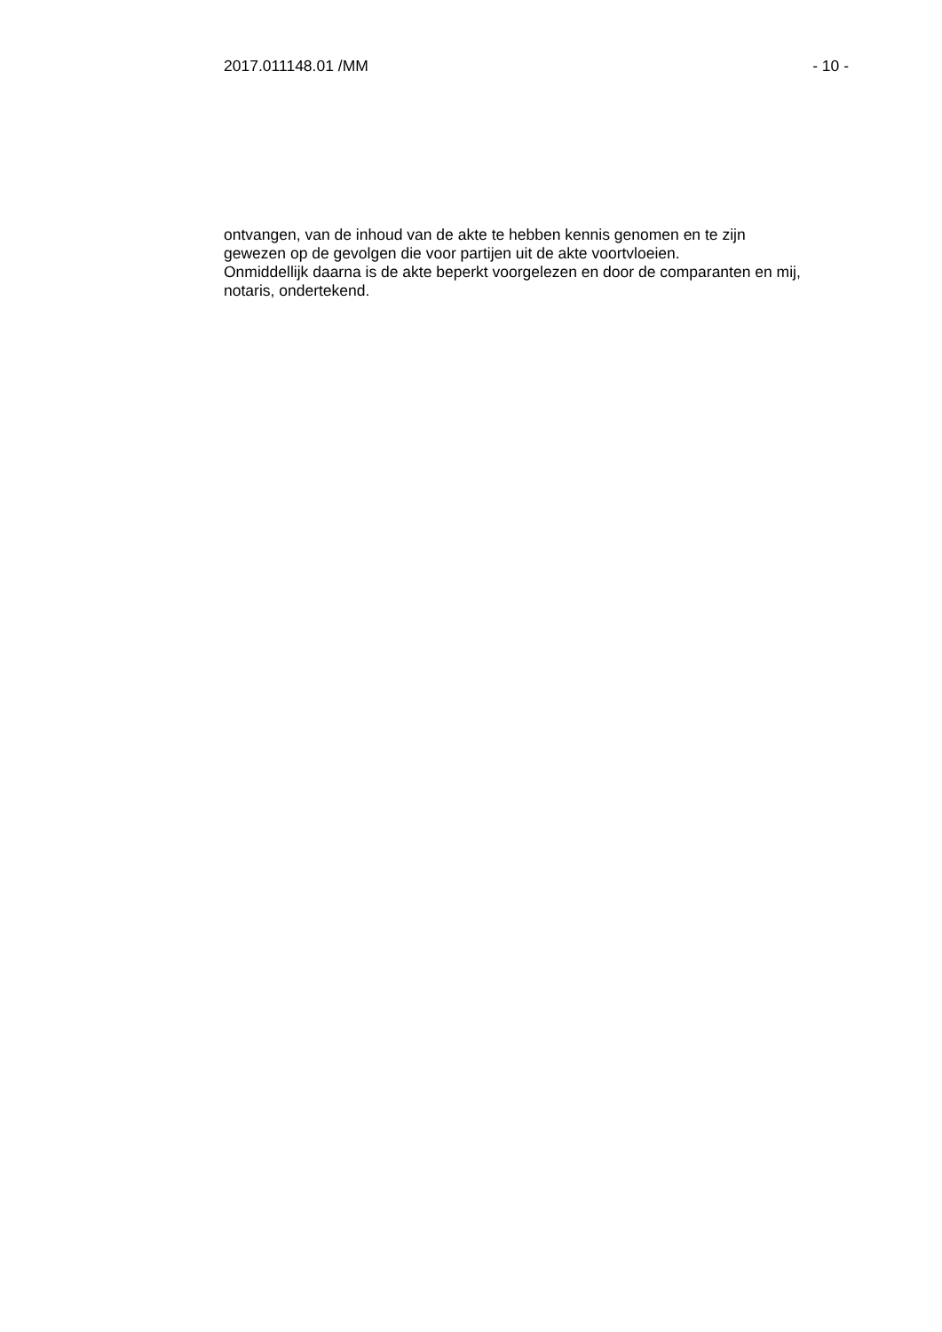2017.011148.01 /MM - 10 -
ontvangen, van de inhoud van de akte te hebben kennis genomen en te zijn
gewezen op de gevolgen die voor partijen uit de akte voortvloeien.
Onmiddellijk daarna is de akte beperkt voorgelezen en door de comparanten en mij,
notaris, ondertekend.